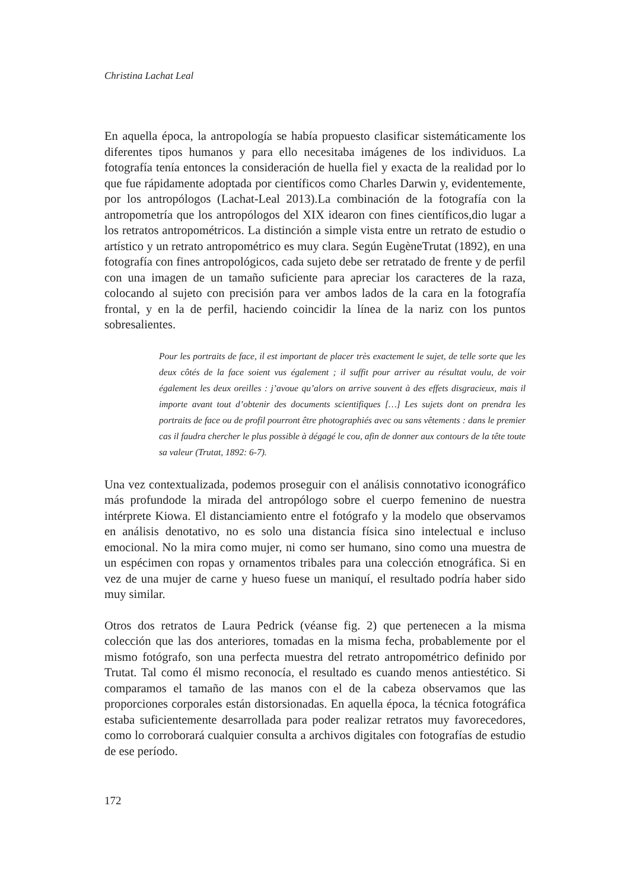Christina Lachat Leal
En aquella época, la antropología se había propuesto clasificar sistemáticamente los diferentes tipos humanos y para ello necesitaba imágenes de los individuos. La fotografía tenía entonces la consideración de huella fiel y exacta de la realidad por lo que fue rápidamente adoptada por científicos como Charles Darwin y, evidentemente, por los antropólogos (Lachat-Leal 2013).La combinación de la fotografía con la antropometría que los antropólogos del XIX idearon con fines científicos,dio lugar a los retratos antropométricos. La distinción a simple vista entre un retrato de estudio o artístico y un retrato antropométrico es muy clara. Según EugèneTrutat (1892), en una fotografía con fines antropológicos, cada sujeto debe ser retratado de frente y de perfil con una imagen de un tamaño suficiente para apreciar los caracteres de la raza, colocando al sujeto con precisión para ver ambos lados de la cara en la fotografía frontal, y en la de perfil, haciendo coincidir la línea de la nariz con los puntos sobresalientes.
Pour les portraits de face, il est important de placer très exactement le sujet, de telle sorte que les deux côtés de la face soient vus également ; il suffit pour arriver au résultat voulu, de voir également les deux oreilles : j’avoue qu’alors on arrive souvent à des effets disgracieux, mais il importe avant tout d’obtenir des documents scientifiques […] Les sujets dont on prendra les portraits de face ou de profil pourront être photographiés avec ou sans vêtements : dans le premier cas il faudra chercher le plus possible à dégagé le cou, afin de donner aux contours de la tête toute sa valeur (Trutat, 1892: 6-7).
Una vez contextualizada, podemos proseguir con el análisis connotativo iconográfico más profundode la mirada del antropólogo sobre el cuerpo femenino de nuestra intérprete Kiowa. El distanciamiento entre el fotógrafo y la modelo que observamos en análisis denotativo, no es solo una distancia física sino intelectual e incluso emocional. No la mira como mujer, ni como ser humano, sino como una muestra de un espécimen con ropas y ornamentos tribales para una colección etnográfica. Si en vez de una mujer de carne y hueso fuese un maniquí, el resultado podría haber sido muy similar.
Otros dos retratos de Laura Pedrick (véanse fig. 2) que pertenecen a la misma colección que las dos anteriores, tomadas en la misma fecha, probablemente por el mismo fotógrafo, son una perfecta muestra del retrato antropométrico definido por Trutat. Tal como él mismo reconocía, el resultado es cuando menos antiestético. Si comparamos el tamaño de las manos con el de la cabeza observamos que las proporciones corporales están distorsionadas. En aquella época, la técnica fotográfica estaba suficientemente desarrollada para poder realizar retratos muy favorecedores, como lo corroborará cualquier consulta a archivos digitales con fotografías de estudio de ese período.
172